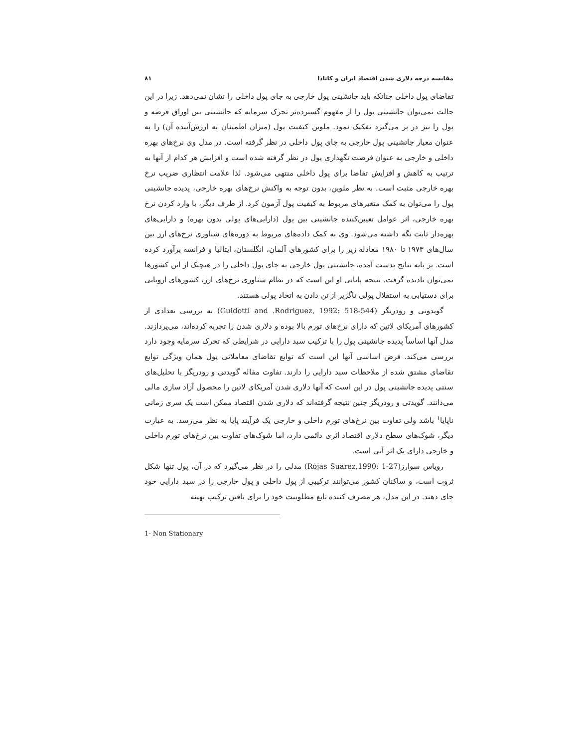مقایسه درجه دلاری شدن اقتصاد ایران و کانادا ۸۱
تقاضای پول داخلی چنانکه باید جانشینی پول خارجی به جای پول داخلی را نشان نمی‌دهد. زیرا در این حالت نمی‌توان جانشینی پول را از مفهوم گسترده‌تر تحرک سرمایه که جانشینی بین اوراق قرضه و پول را نیز در بر می‌گیرد تفکیک نمود. ملوین کیفیت پول (میزان اطمینان به ارزش‌آینده آن) را به عنوان معیار جانشینی پول خارجی به جای پول داخلی در نظر گرفته است. در مدل وی نرخ‌های بهره داخلی و خارجی به عنوان فرصت نگهداری پول در نظر گرفته شده است و افزایش هر کدام از آنها به ترتیب به کاهش و افزایش تقاضا برای پول داخلی منتهی می‌شود. لذا علامت انتظاری ضریب نرخ بهره خارجی مثبت است. به نظر ملوین، بدون توجه به واکنش نرخ‌های بهره خارجی، پدیده جانشینی پول را می‌توان به کمک متغیرهای مربوط به کیفیت پول آزمون کرد. از طرف دیگر، با وارد کردن نرخ بهره خارجی، اثر عوامل تعیین‌کننده جانشینی بین پول (دارایی‌های پولی بدون بهره) و دارایی‌های بهره‌دار ثابت نگه داشته می‌شود. وی به کمک داده‌های مربوط به دوره‌های شناوری نرخ‌های ارز بین سال‌های ۱۹۷۳ تا ۱۹۸۰ معادله زیر را برای کشورهای آلمان، انگلستان، ایتالیا و فرانسه برآورد کرده است. بر پایه نتایج بدست آمده، جانشینی پول خارجی به جای پول داخلی را در هیچیک از این کشورها نمی‌توان نادیده گرفت. نتیجه پایانی او این است که در نظام شناوری نرخ‌های ارز، کشورهای اروپایی برای دستیابی به استقلال پولی ناگزیر از تن دادن به اتحاد پولی هستند.
گویدوتی و رودریگز (Guidotti and .Rodriguez, 1992: 518-544) به بررسی تعدادی از کشورهای آمریکای لاتین که دارای نرخ‌های تورم بالا بوده و دلاری شدن را تجربه کرده‌اند، می‌پردازند. مدل آنها اساساً پدیده جانشینی پول را با ترکیب سبد دارایی در شرایطی که تحرک سرمایه وجود دارد بررسی می‌کند. فرض اساسی آنها این است که توابع تقاضای معاملاتی پول همان ویژگی توابع تقاضای مشتق شده از ملاحظات سبد دارایی را دارند. تفاوت مقاله گویدتی و رودریگز با تحلیل‌های سنتی پدیده جانشینی پول در این است که آنها دلاری شدن آمریکای لاتین را محصول آزاد سازی مالی می‌دانند. گویدتی و رودریگز چنین نتیجه گرفته‌اند که دلاری شدن اقتصاد ممکن است یک سری زمانی ناپایا<sup>۱</sup> باشد ولی تفاوت بین نرخ‌های تورم داخلی و خارجی یک فرآیند پایا به نظر می‌رسد. به عبارت دیگر، شوک‌های سطح دلاری اقتصاد اثری دائمی دارد، اما شوک‌های تفاوت بین نرخ‌های تورم داخلی و خارجی دارای یک اثر آنی است.
روياس سوارز(Rojas Suarez,1990: 1-27) مدلی را در نظر می‌گیرد که در آن، پول تنها شکل ثروت است، و ساکنان کشور می‌توانند ترکیبی از پول داخلی و پول خارجی را در سبد دارایی خود جای دهند. در این مدل، هر مصرف کننده تابع مطلوبیت خود را برای یافتن ترکیب بهینه
1- Non Stationary